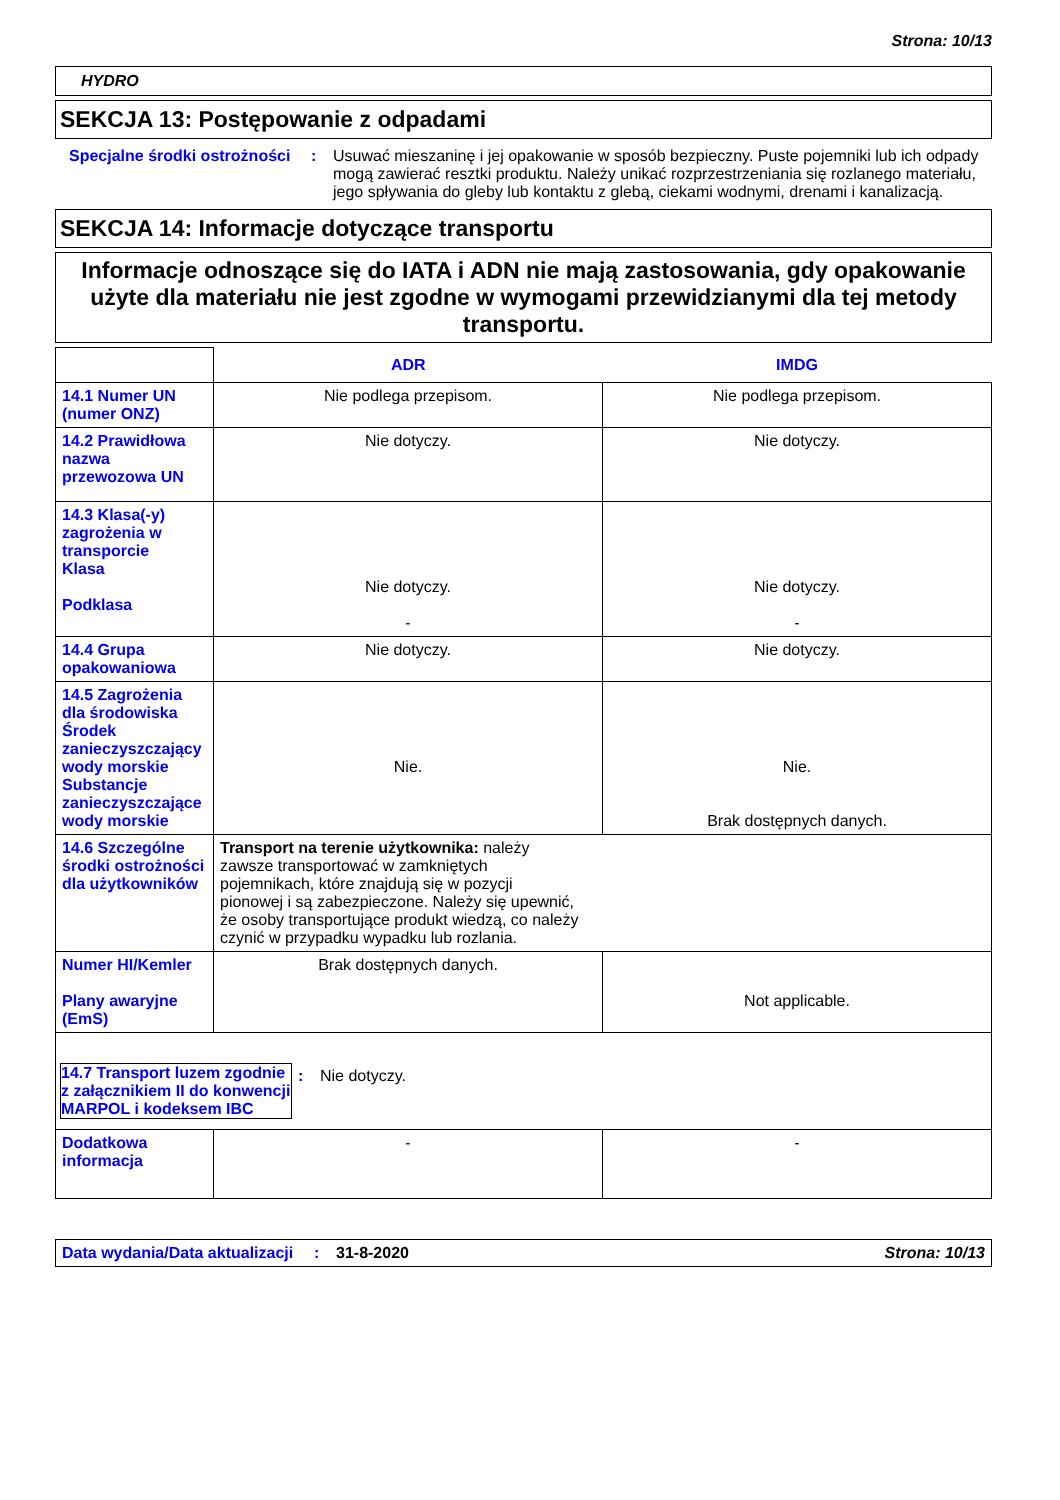Strona: 10/13
HYDRO
SEKCJA 13: Postępowanie z odpadami
| Specjalne środki ostrożności | : | Usuwać mieszaninę i jej opakowanie w sposób bezpieczny. Puste pojemniki lub ich odpady mogą zawierać resztki produktu. Należy unikać rozprzestrzeniania się rozlanego materiału, jego spływania do gleby lub kontaktu z glebą, ciekami wodnymi, drenami i kanalizacją. |
SEKCJA 14: Informacje dotyczące transportu
Informacje odnoszące się do IATA i ADN nie mają zastosowania, gdy opakowanie użyte dla materiału nie jest zgodne w wymogami przewidzianymi dla tej metody transportu.
| | ADR | IMDG |
| --- | --- | --- |
| 14.1 Numer UN (numer ONZ) | Nie podlega przepisom. | Nie podlega przepisom. |
| 14.2 Prawidłowa nazwa przewozowa UN | Nie dotyczy. | Nie dotyczy. |
| 14.3 Klasa(-y) zagrożenia w transporcie Klasa Podklasa | Nie dotyczy. - | Nie dotyczy. - |
| 14.4 Grupa opakowaniowa | Nie dotyczy. | Nie dotyczy. |
| 14.5 Zagrożenia dla środowiska Środek zanieczyszczający wody morskie Substancje zanieczyszczające wody morskie | Nie. | Nie. Brak dostępnych danych. |
| 14.6 Szczególne środki ostrożności dla użytkowników | Transport na terenie użytkownika: należy zawsze transportować w zamkniętych pojemnikach, które znajdują się w pozycji pionowej i są zabezpieczone. Należy się upewnić, że osoby transportujące produkt wiedzą, co należy czynić w przypadku wypadku lub rozlania. | |
| Numer HI/Kemler Plany awaryjne (EmS) | Brak dostępnych danych. | Not applicable. |
| / 14.7 Transport luzem zgodnie z załącznikiem II do konwencji MARPOL i kodeksem IBC / : / Nie dotyczy. / | | |
| Dodatkowa informacja | - | - |
| Data wydania/Data aktualizacji | : | 31-8-2020 | Strona: 10/13 |